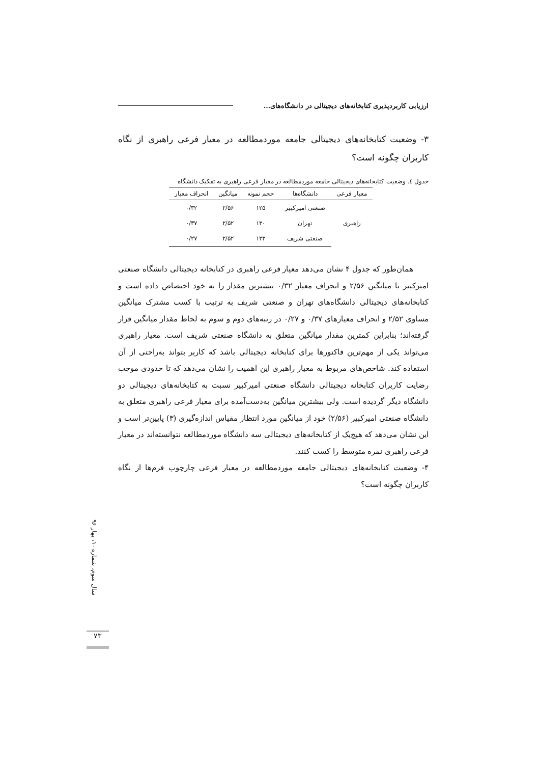ارزیابی کاربردپذیری کتابخانه‌های دیجیتالی در دانشگاه‌های...
۳- وضعیت کتابخانه‌های دیجیتالی جامعه موردمطالعه در معیار فرعی راهبری از نگاه کاربران چگونه است؟
جدول ٤. وضعیت کتابخانه‌های دیجیتالی جامعه موردمطالعه در معیار فرعی راهبری به تفکیک دانشگاه
| معیار فرعی | دانشگاه‌ها | حجم نمونه | میانگین | انحراف معیار |
| --- | --- | --- | --- | --- |
| راهبری | صنعتی امیرکبیر | ۱۲۵ | ۲/۵۶ | ۰/۳۲ |
| | تهران | ۱۳۰ | ۲/۵۲ | ۰/۳۷ |
| | صنعتی شریف | ۱۲۳ | ۲/۵۲ | ۰/۲۷ |
همان‌طور که جدول ۴ نشان می‌دهد معیار فرعی راهبری در کتابخانه دیجیتالی دانشگاه صنعتی امیرکبیر با میانگین ۲/۵۶ و انحراف معیار ۰/۳۲ بیشترین مقدار را به خود اختصاص داده است و کتابخانه‌های دیجیتالی دانشگاه‌های تهران و صنعتی شریف به ترتیب با کسب مشترک میانگین مساوی ۲/۵۲ و انحراف معیارهای ۰/۳۷ و ۰/۲۷ در رتبه‌های دوم و سوم به لحاظ مقدار میانگین قرار گرفته‌اند؛ بنابراین کمترین مقدار میانگین متعلق به دانشگاه صنعتی شریف است. معیار راهبری می‌تواند یکی از مهم‌ترین فاکتورها برای کتابخانه دیجیتالی باشد که کاربر بتواند به‌راحتی از آن استفاده کند. شاخص‌های مربوط به معیار راهبری این اهمیت را نشان می‌دهد که تا حدودی موجب رضایت کاربران کتابخانه دیجیتالی دانشگاه صنعتی امیرکبیر نسبت به کتابخانه‌های دیجیتالی دو دانشگاه دیگر گردیده است. ولی بیشترین میانگین به‌دست‌آمده برای معیار فرعی راهبری متعلق به دانشگاه صنعتی امیرکبیر (۲/۵۶) خود از میانگین مورد انتظار مقیاس اندازه‌گیری (۳) پایین‌تر است و این نشان می‌دهد که هیچ‌یک از کتابخانه‌های دیجیتالی سه دانشگاه موردمطالعه نتوانسته‌اند در معیار فرعی راهبری نمره متوسط را کسب کنند.
۴- وضعیت کتابخانه‌های دیجیتالی جامعه موردمطالعه در معیار فرعی چارچوب فرم‌ها از نگاه کاربران چگونه است؟
سال سوم، شماره ۱۰، بهار ۹۶
۷۳